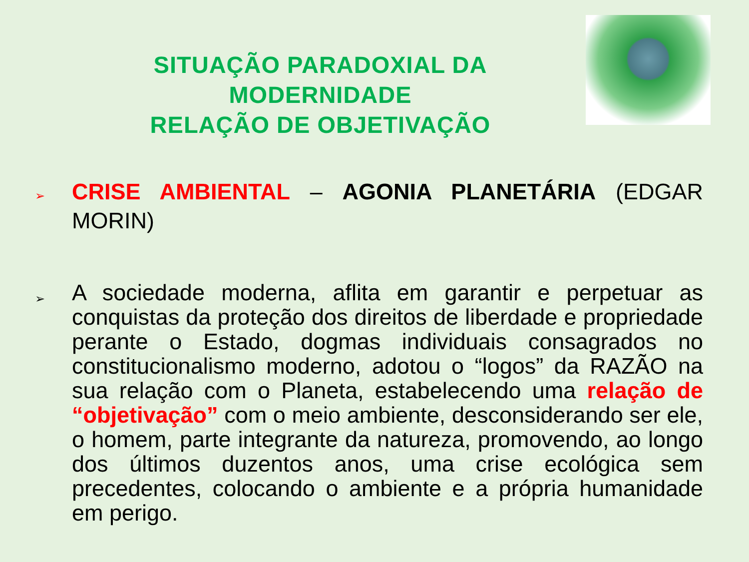SITUAÇÃO PARADOXIAL DA
MODERNIDADE
RELAÇÃO DE OBJETIVAÇÃO
➢
CRISE AMBIENTAL – AGONIA PLANETÁRIA (EDGAR MORIN)
➢
A sociedade moderna, aflita em garantir e perpetuar as conquistas da proteção dos direitos de liberdade e propriedade perante o Estado, dogmas individuais consagrados no constitucionalismo moderno, adotou o “logos” da RAZÃO na sua relação com o Planeta, estabelecendo uma relação de “objetivação” com o meio ambiente, desconsiderando ser ele, o homem, parte integrante da natureza, promovendo, ao longo dos últimos duzentos anos, uma crise ecológica sem precedentes, colocando o ambiente e a própria humanidade em perigo.